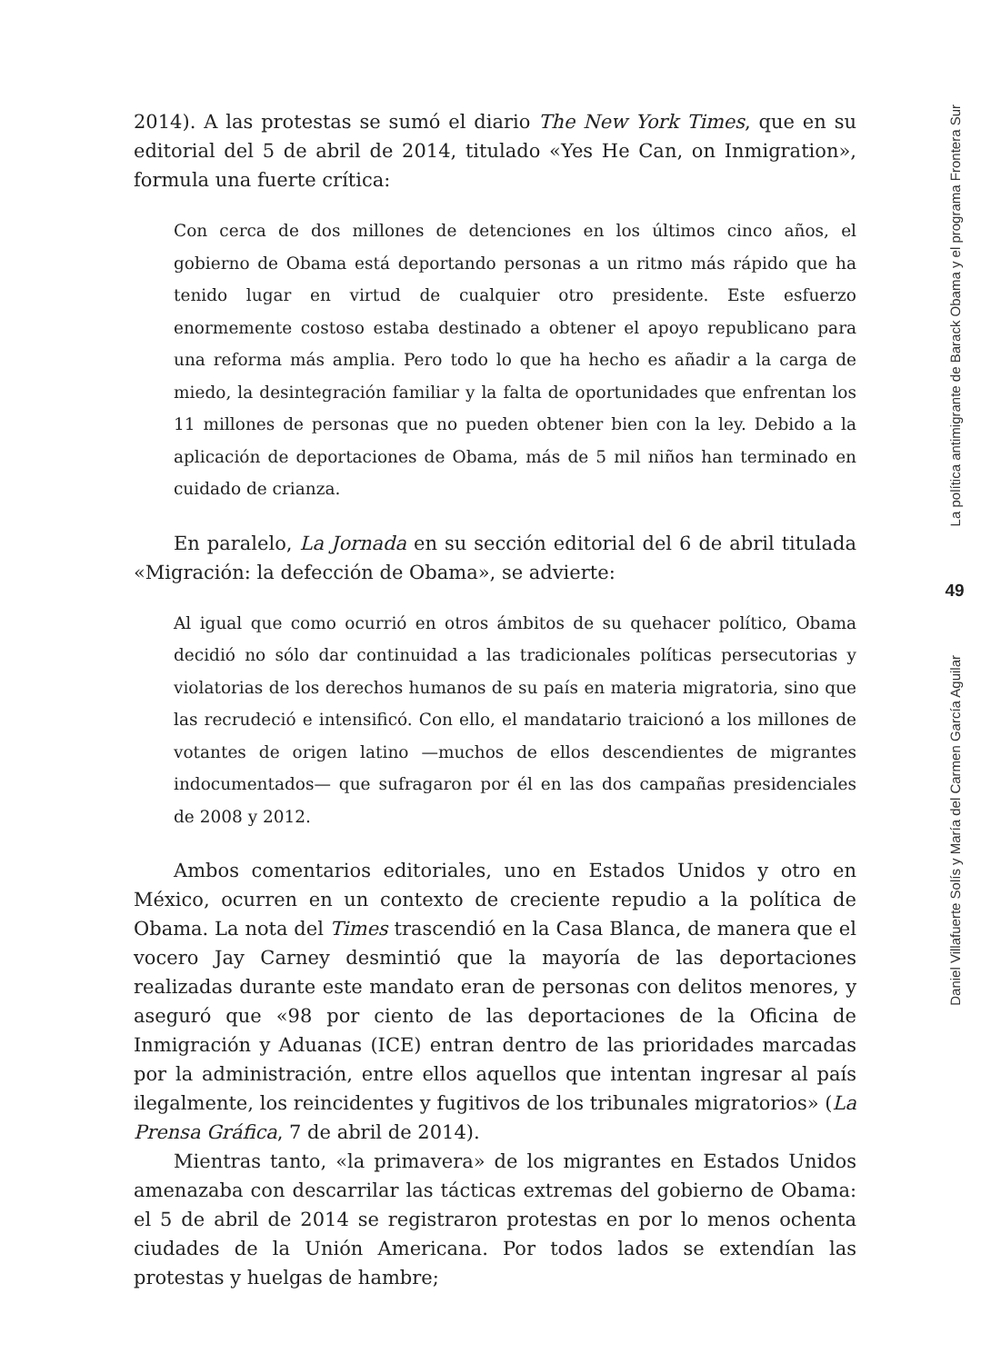2014). A las protestas se sumó el diario The New York Times, que en su editorial del 5 de abril de 2014, titulado «Yes He Can, on Inmigration», formula una fuerte crítica:
Con cerca de dos millones de detenciones en los últimos cinco años, el gobierno de Obama está deportando personas a un ritmo más rápido que ha tenido lugar en virtud de cualquier otro presidente. Este esfuerzo enormemente costoso estaba destinado a obtener el apoyo republicano para una reforma más amplia. Pero todo lo que ha hecho es añadir a la carga de miedo, la desintegración familiar y la falta de oportunidades que enfrentan los 11 millones de personas que no pueden obtener bien con la ley. Debido a la aplicación de deportaciones de Obama, más de 5 mil niños han terminado en cuidado de crianza.
En paralelo, La Jornada en su sección editorial del 6 de abril titulada «Migración: la defección de Obama», se advierte:
Al igual que como ocurrió en otros ámbitos de su quehacer político, Obama decidió no sólo dar continuidad a las tradicionales políticas persecutorias y violatorias de los derechos humanos de su país en materia migratoria, sino que las recrudeció e intensificó. Con ello, el mandatario traicionó a los millones de votantes de origen latino —muchos de ellos descendientes de migrantes indocumentados— que sufragaron por él en las dos campañas presidenciales de 2008 y 2012.
Ambos comentarios editoriales, uno en Estados Unidos y otro en México, ocurren en un contexto de creciente repudio a la política de Obama. La nota del Times trascendió en la Casa Blanca, de manera que el vocero Jay Carney desmintió que la mayoría de las deportaciones realizadas durante este mandato eran de personas con delitos menores, y aseguró que «98 por ciento de las deportaciones de la Oficina de Inmigración y Aduanas (ICE) entran dentro de las prioridades marcadas por la administración, entre ellos aquellos que intentan ingresar al país ilegalmente, los reincidentes y fugitivos de los tribunales migratorios» (La Prensa Gráfica, 7 de abril de 2014).
Mientras tanto, «la primavera» de los migrantes en Estados Unidos amenazaba con descarrilar las tácticas extremas del gobierno de Obama: el 5 de abril de 2014 se registraron protestas en por lo menos ochenta ciudades de la Unión Americana. Por todos lados se extendían las protestas y huelgas de hambre;
La política antimigrante de Barack Obama y el programa Frontera Sur
49
Daniel Villafuerte Solís y María del Carmen García Aguilar